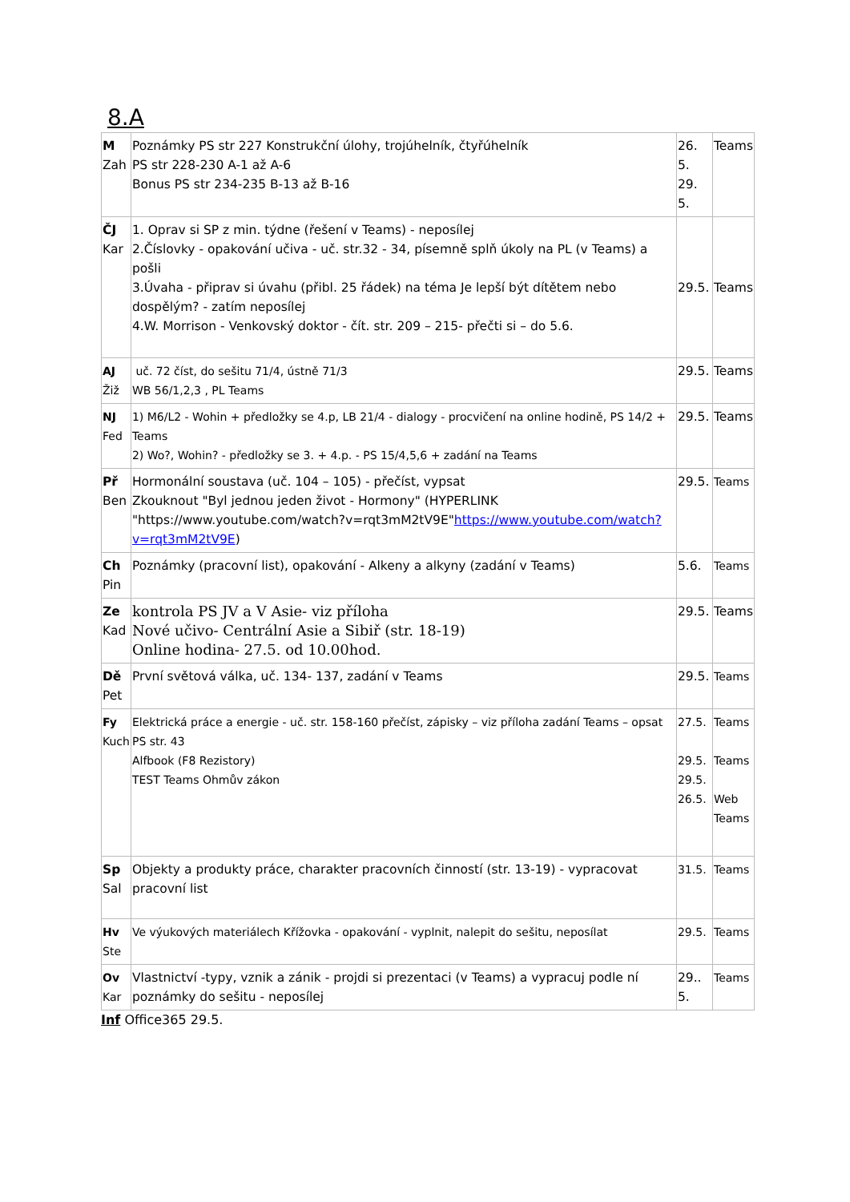8.A
| M Zah | Poznámky PS str 227 Konstrukční úlohy, trojúhelník, čtyřúhelník PS str 228-230 A-1 až A-6 Bonus PS str 234-235 B-13 až B-16 | 26. 5. 29. 5. | Teams |
| ČJ Kar | 1. Oprav si SP z min. týdne (řešení v Teams) - neposílej 2.Číslovky - opakování učiva - uč. str.32 - 34, písemně splň úkoly na PL (v Teams) a pošli 3.Úvaha - připrav si úvahu (přibl. 25 řádek) na téma Je lepší být dítětem nebo dospělým? - zatím neposílej 4.W. Morrison - Venkovský doktor - čít. str. 209 – 215- přečti si – do 5.6. | 29.5. | Teams |
| AJ Žiž | uč. 72 číst, do sešitu 71/4, ústně 71/3 WB 56/1,2,3 , PL Teams | 29.5. | Teams |
| NJ Fed | 1) M6/L2 - Wohin + předložky se 4.p, LB 21/4 - dialogy - procvičení na online hodině, PS 14/2 + Teams 2) Wo?, Wohin? - předložky se 3. + 4.p. - PS 15/4,5,6 + zadání na Teams | 29.5. | Teams |
| Př Ben | Hormonální soustava (uč. 104 – 105) - přečíst, vypsat Zkouknout "Byl jednou jeden život - Hormony" (HYPERLINK "https://www.youtube.com/watch?v=rqt3mM2tV9E" https://www.youtube.com/watch?v=rqt3mM2tV9E ) | 29.5. | Teams |
| Ch Pin | Poznámky (pracovní list), opakování - Alkeny a alkyny (zadání v Teams) | 5.6. | Teams |
| Ze Kad | kontrola PS JV a V Asie- viz příloha Nové učivo- Centrální Asie a Sibiř (str. 18-19) Online hodina- 27.5. od 10.00hod. | 29.5. | Teams |
| Dě Pet | První světová válka, uč. 134- 137, zadání v Teams | 29.5. | Teams |
| Fy Kuch | Elektrická práce a energie - uč. str. 158-160 přečíst, zápisky – viz příloha zadání Teams – opsat PS str. 43 Alfbook (F8 Rezistory) TEST Teams Ohmův zákon | 27.5. 29.5. 29.5. 26.5. | Teams Teams Web Teams |
| Sp Sal | Objekty a produkty práce, charakter pracovních činností (str. 13-19) - vypracovat pracovní list | 31.5. | Teams |
| Hv Ste | Ve výukových materiálech Křížovka - opakování - vyplnit, nalepit do sešitu, neposílat | 29.5. | Teams |
| Ov Kar | Vlastnictví -typy, vznik a zánik - projdi si prezentaci (v Teams) a vypracuj podle ní poznámky do sešitu - neposílej | 29.. 5. | Teams |
Inf Office365 29.5.